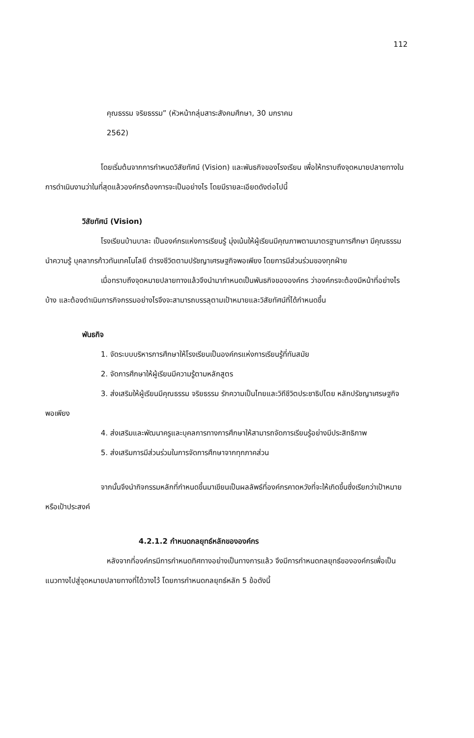112
คุณธรรม จริยธรรม” (หัวหน้ากลุ่มสาระสังคมศึกษา, 30 มกราคม
2562)
โดยเริ่มต้นจากการกำหนดวิสัยทัศน์ (Vision) และพันธกิจของโรงเรียน เพื่อให้ทราบถึงจุดหมายปลายทางในการดำเนินงานว่าในที่สุดแล้วองค์กรต้องการจะเป็นอย่างไร โดยมีรายละเอียดดังต่อไปนี้
วิสัยทัศน์ (Vision)
โรงเรียนบ้านบาละ เป็นองค์กรแห่งการเรียนรู้ มุ่งเน้นให้ผู้เรียนมีคุณภาพตามมาตรฐานการศึกษา มีคุณธรรมนำความรู้ บุคลากรก้าวทันเทคโนโลยี ดำรงชีวิตตามปรัชญาเศรษฐกิจพอเพียง โดยการมีส่วนร่วมของทุกฝ่าย
เมื่อทราบถึงจุดหมายปลายทางแล้วจึงนำมากำหนดเป็นพันธกิจขององค์กร ว่าองค์กรจะต้องมีหน้าที่อย่างไรบ้าง และต้องดำเนินการกิจกรรมอย่างไรจึงจะสามารถบรรลุตามเป้าหมายและวิสัยทัศน์ที่ได้กำหนดขึ้น
พันธกิจ
1. จัดระบบบริหารการศึกษาให้โรงเรียนเป็นองค์กรแห่งการเรียนรู้ที่ทันสมัย
2. จัดการศึกษาให้ผู้เรียนมีความรู้ตามหลักสูตร
3. ส่งเสริมให้ผู้เรียนมีคุณธรรม จริยธรรม รักความเป็นไทยและวิถีชีวิตประชาธิปไตย หลักปรัชญาเศรษฐกิจพอเพียง
4. ส่งเสริมและพัฒนาครูและบุคลการทางการศึกษาให้สามารถจัดการเรียนรู้อย่างมีประสิทธิภาพ
5. ส่งเสริมการมีส่วนร่วมในการจัดการศึกษาจากทุกภาคส่วน
จากนั้นจึงนำกิจกรรมหลักที่กำหนดขึ้นมาเขียนเป็นผลลัพธ์ที่องค์กรคาดหวังที่จะให้เกิดขึ้นซึ่งเรียกว่าเป้าหมาย หรือเป้าประสงค์
4.2.1.2 กำหนดกลยุทธ์หลักขององค์กร
หลังจากที่องค์กรมีการกำหนดทิศทางอย่างเป็นทางการแล้ว จึงมีการกำหนดกลยุทธ์ขององค์กรเพื่อเป็นแนวทางไปสู่จุดหมายปลายทางที่ได้วางไว้ โดยการกำหนดกลยุทธ์หลัก 5 ข้อดังนี้